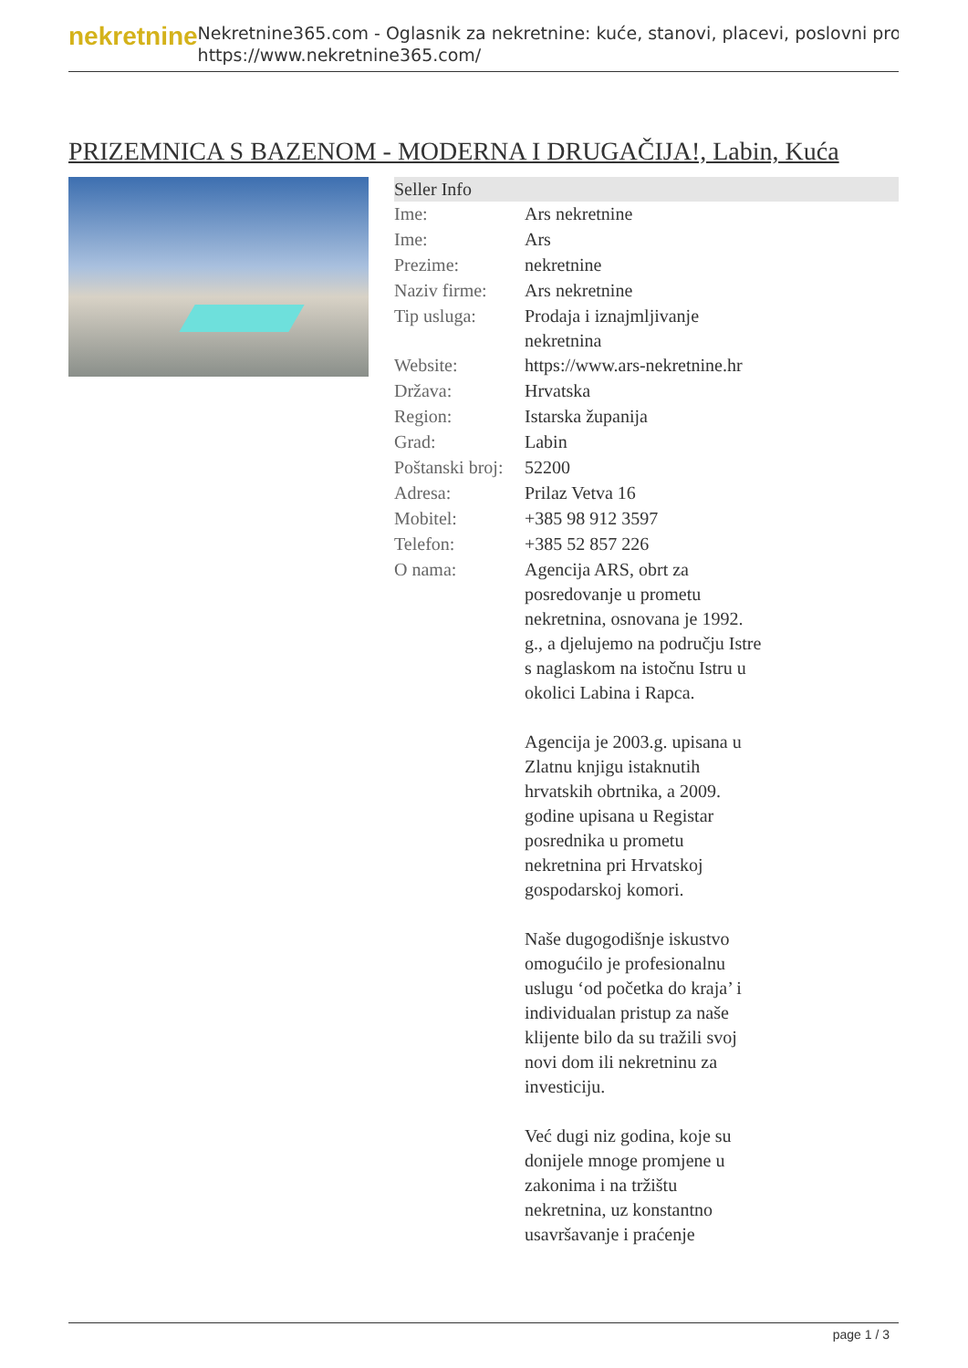nekretnine
Nekretnine365.com - Oglasnik za nekretnine: kuće, stanovi, placevi, poslovni pro
https://www.nekretnine365.com/
PRIZEMNICA S BAZENOM - MODERNA I DRUGAČIJA!, Labin, Kuća
| Seller Info | |
| --- | --- |
| Ime: | Ars nekretnine |
| Ime: | Ars |
| Prezime: | nekretnine |
| Naziv firme: | Ars nekretnine |
| Tip usluga: | Prodaja i iznajmljivanje nekretnina |
| Website: | https://www.ars-nekretnine.hr |
| Država: | Hrvatska |
| Region: | Istarska županija |
| Grad: | Labin |
| Poštanski broj: | 52200 |
| Adresa: | Prilaz Vetva 16 |
| Mobitel: | +385 98 912 3597 |
| Telefon: | +385 52 857 226 |
| O nama: | Agencija ARS, obrt za posredovanje u prometu nekretnina, osnovana je 1992. g., a djelujemo na području Istre s naglaskom na istočnu Istru u okolici Labina i Rapca. Agencija je 2003.g. upisana u Zlatnu knjigu istaknutih hrvatskih obrtnika, a 2009. godine upisana u Registar posrednika u prometu nekretnina pri Hrvatskoj gospodarskoj komori. Naše dugogodišnje iskustvo omogućilo je profesionalnu uslugu ‘od početka do kraja’ i individualan pristup za naše klijente bilo da su tražili svoj novi dom ili nekretninu za investiciju. Već dugi niz godina, koje su donijele mnoge promjene u zakonima i na tržištu nekretnina, uz konstantno usavršavanje i praćenje |
page 1 / 3